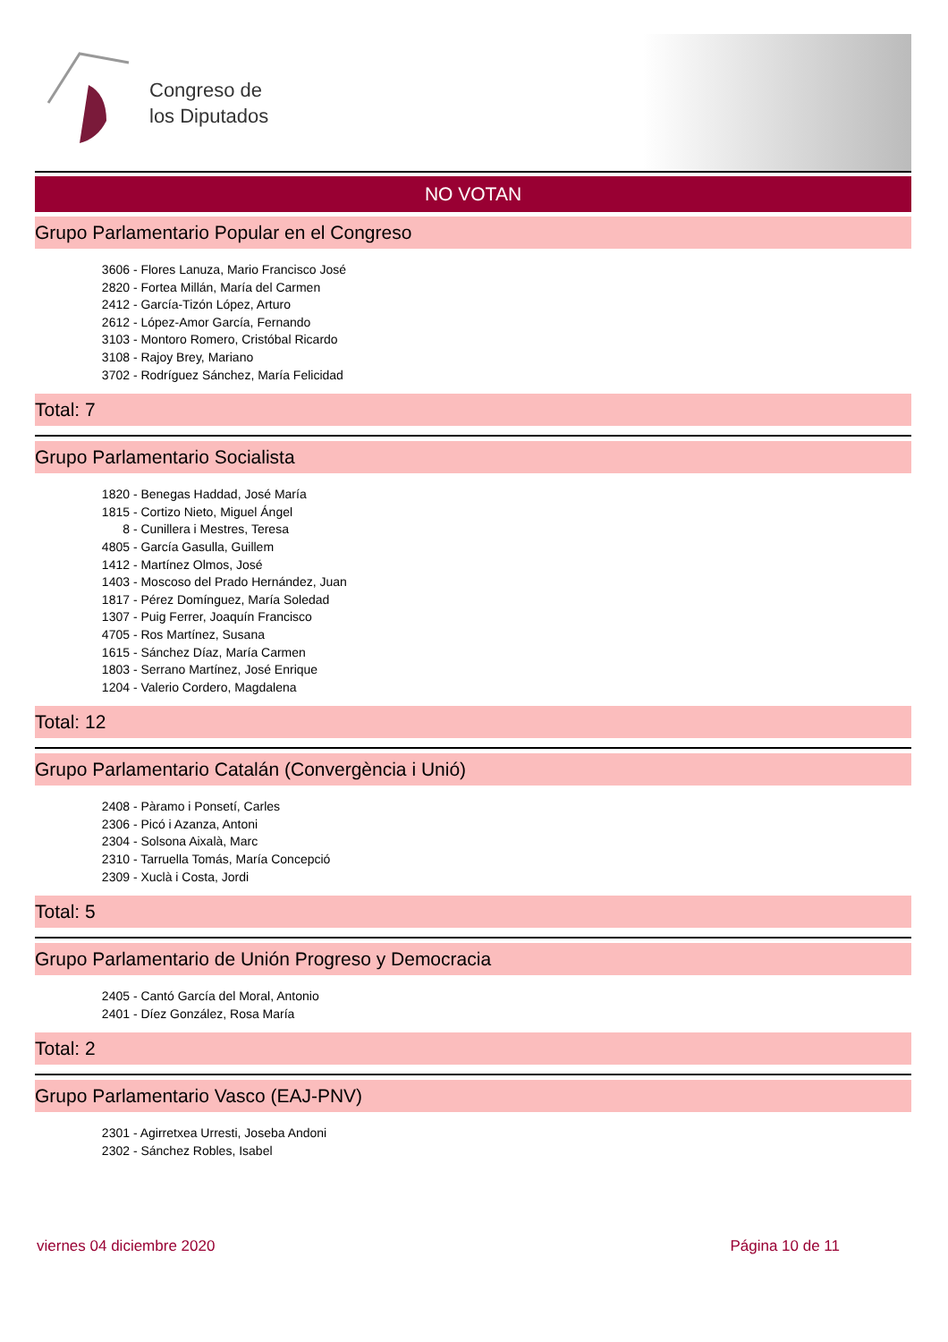Congreso de
los Diputados
NO VOTAN
Grupo Parlamentario Popular en el Congreso
3606 - Flores Lanuza, Mario Francisco José
2820 - Fortea Millán, María del Carmen
2412 - García-Tizón López, Arturo
2612 - López-Amor García, Fernando
3103 - Montoro Romero, Cristóbal Ricardo
3108 - Rajoy Brey, Mariano
3702 - Rodríguez Sánchez, María Felicidad
Total: 7
Grupo Parlamentario Socialista
1820 - Benegas Haddad, José María
1815 - Cortizo Nieto, Miguel Ángel
8 - Cunillera i Mestres, Teresa
4805 - García Gasulla, Guillem
1412 - Martínez Olmos, José
1403 - Moscoso del Prado Hernández, Juan
1817 - Pérez Domínguez, María Soledad
1307 - Puig Ferrer, Joaquín Francisco
4705 - Ros Martínez, Susana
1615 - Sánchez Díaz, María Carmen
1803 - Serrano Martínez, José Enrique
1204 - Valerio Cordero, Magdalena
Total: 12
Grupo Parlamentario Catalán (Convergència i Unió)
2408 - Pàramo i Ponsetí, Carles
2306 - Picó i Azanza, Antoni
2304 - Solsona Aixalà, Marc
2310 - Tarruella Tomás, María Concepció
2309 - Xuclà i Costa, Jordi
Total: 5
Grupo Parlamentario de Unión Progreso y Democracia
2405 - Cantó García del Moral, Antonio
2401 - Díez González, Rosa María
Total: 2
Grupo Parlamentario Vasco (EAJ-PNV)
2301 - Agirretxea Urresti, Joseba Andoni
2302 - Sánchez Robles, Isabel
viernes 04 diciembre 2020 Página 10 de 11